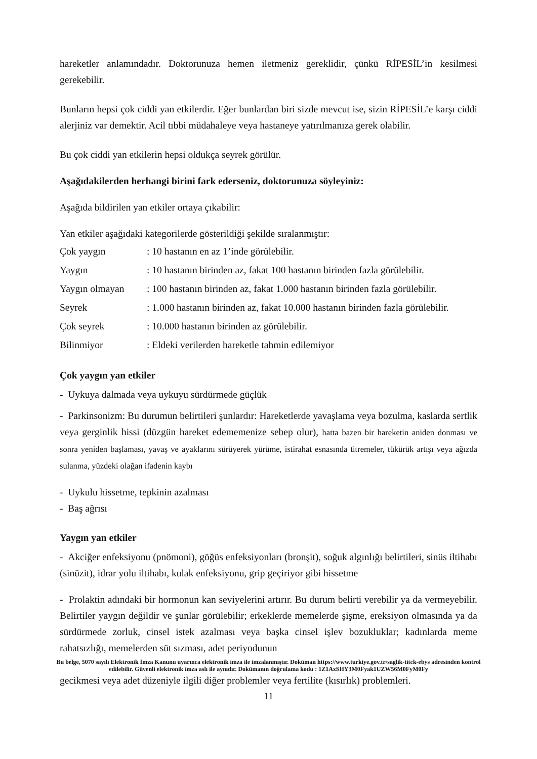hareketler anlamındadır. Doktorunuza hemen iletmeniz gereklidir, çünkü RİPESİL’in kesilmesi gerekebilir.
Bunların hepsi çok ciddi yan etkilerdir. Eğer bunlardan biri sizde mevcut ise, sizin RİPESİL’e karşı ciddi alerjiniz var demektir. Acil tıbbi müdahaleye veya hastaneye yatırılmanıza gerek olabilir.
Bu çok ciddi yan etkilerin hepsi oldukça seyrek görülür.
Aşağıdakilerden herhangi birini fark ederseniz, doktorunuza söyleyiniz:
Aşağıda bildirilen yan etkiler ortaya çıkabilir:
Yan etkiler aşağıdaki kategorilerde gösterildiği şekilde sıralanmıştır:
Çok yaygın: 10 hastanın en az 1’inde görülebilir.
Yaygın: 10 hastanın birinden az, fakat 100 hastanın birinden fazla görülebilir.
Yaygın olmayan: 100 hastanın birinden az, fakat 1.000 hastanın birinden fazla görülebilir.
Seyrek: 1.000 hastanın birinden az, fakat 10.000 hastanın birinden fazla görülebilir.
Çok seyrek: 10.000 hastanın birinden az görülebilir.
Bilinmiyor: Eldeki verilerden hareketle tahmin edilemiyor
Çok yaygın yan etkiler
- Uykuya dalmada veya uykuyu sürdürmede güçlük
- Parkinsonizm: Bu durumun belirtileri şunlardır: Hareketlerde yavaşlama veya bozulma, kaslarda sertlik veya gerginlik hissi (düzgün hareket edememenize sebep olur), hatta bazen bir hareketin aniden donması ve sonra yeniden başlaması, yavaş ve ayaklarını sürüyerek yürüme, istirahat esnasında titremeler, tükürük artışı veya ağızda sulanma, yüzdeki olağan ifadenin kaybı
- Uykulu hissetme, tepkinin azalması
- Baş ağrısı
Yaygın yan etkiler
- Akciğer enfeksiyonu (pnömoni), göğüs enfeksiyonları (bronşit), soğuk algınlığı belirtileri, sinüs iltihabı (sinüzit), idrar yolu iltihabı, kulak enfeksiyonu, grip geçiriyor gibi hissetme
- Prolaktin adındaki bir hormonun kan seviyelerini artırır. Bu durum belirti verebilir ya da vermeyebilir. Belirtiler yaygın değildir ve şunlar görülebilir; erkeklerde memelerde şişme, ereksiyon olmasında ya da sürdürmede zorluk, cinsel istek azalması veya başka cinsel işlev bozukluklar; kadınlarda meme rahatsızlığı, memelerden süt sızması, adet periyodunun
Bu belge, 5070 sayılı Elektronik İmza Kanunu uyarınca elektronik imza ile imzalanmıştır. Doküman https://www.turkiye.gov.tr/saglik-titck-ebys adresinden kontrol edilebilir. Güvenli elektronik imza aslı ile aynıdır. Dokümanın doğrulama kodu : 1Z1AxSHY3M0Fyak1UZW56M0FyM0Fy
gecikmesi veya adet düzeniyle ilgili diğer problemler veya fertilite (kısırlık) problemleri.
11